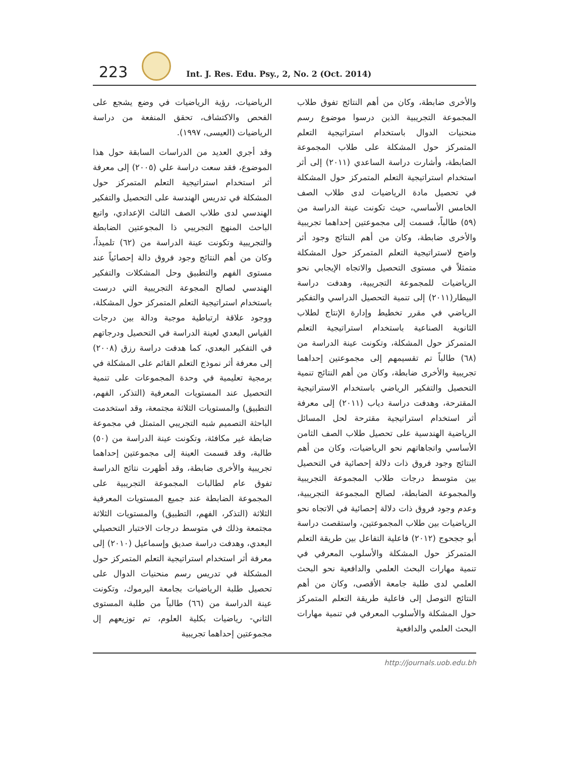223
Int. J. Res. Edu. Psy., 2, No. 2 (Oct. 2014)
الرياضيات، رؤية الرياضيات في وضع يشجع على الفحص والاكتشاف، تحقق المنفعة من دراسة الرياضيات (العيسى، ١٩٩٧).
وقد أجري العديد من الدراسات السابقة حول هذا الموضوع، فقد سعت دراسة علي (٢٠٠٥) إلى معرفة أثر استخدام استراتيجية التعلم المتمركز حول المشكلة في تدريس الهندسة على التحصيل والتفكير الهندسي لدى طلاب الصف الثالث الإعدادي، واتبع الباحث المنهج التجريبي ذا المجوعتين الضابطة والتجريبية وتكونت عينة الدراسة من (٦٢) تلميذاً، وكان من أهم النتائج وجود فروق دالة إحصائياً عند مستوى الفهم والتطبيق وحل المشكلات والتفكير الهندسي لصالح المجوعة التجريبية التي درست باستخدام استراتيجية التعلم المتمركز حول المشكلة، ووجود علاقة ارتباطية موجبة ودالة بين درجات القياس البعدي لعينة الدراسة في التحصيل ودرجاتهم في التفكير البعدي، كما هدفت دراسة رزق (٢٠٠٨) إلى معرفة أثر نموذج التعلم القائم على المشكلة في برمجية تعليمية في وحدة المجموعات على تنمية التحصيل عند المستويات المعرفية (التذكر، الفهم، التطبيق) والمستويات الثلاثة مجتمعة، وقد استخدمت الباحثة التصميم شبه التجريبي المتمثل في مجموعة ضابطة غير مكافئة، وتكونت عينة الدراسة من (٥٠) طالبة، وقد قسمت العينة إلى مجموعتين إحداهما تجريبية والأخرى ضابطة، وقد أظهرت نتائج الدراسة تفوق عام لطالبات المجموعة التجريبية على المجموعة الضابطة عند جميع المستويات المعرفية الثلاثة (التذكر، الفهم، التطبيق) والمستويات الثلاثة مجتمعة وذلك في متوسط درجات الاختبار التحصيلي البعدي، وهدفت دراسة صديق وإسماعيل (٢٠١٠) إلى معرفة أثر استخدام استراتيجية التعلم المتمركز حول المشكلة في تدريس رسم منحنيات الدوال على تحصيل طلبة الرياضيات بجامعة اليرموك، وتكونت عينة الدراسة من (٦٦) طالباً من طلبة المستوى الثاني- رياضيات بكلية العلوم، تم توزيعهم إل مجموعتين إحداهما تجريبية
والأخرى ضابطة، وكان من أهم النتائج تفوق طلاب المجموعة التجريبية الذين درسوا موضوع رسم منحنيات الدوال باستخدام استراتيجية التعلم المتمركز حول المشكلة على طلاب المجموعة الضابطة، وأشارت دراسة الساعدي (٢٠١١) إلى أثر استخدام استراتيجية التعلم المتمركز حول المشكلة في تحصيل مادة الرياضيات لدى طلاب الصف الخامس الأساسي، حيث تكونت عينة الدراسة من (٥٩) طالباً، قسمت إلى مجموعتين إحداهما تجريبية والأخرى ضابطة، وكان من أهم النتائج وجود أثر واضح لاستراتيجية التعلم المتمركز حول المشكلة متمثلاً في مستوى التحصيل والاتجاه الإيجابي نحو الرياضيات للمجموعة التجريبية، وهدفت دراسة البيطار(٢٠١١) إلى تنمية التحصيل الدراسي والتفكير الرياضي في مقرر تخطيط وإدارة الإنتاج لطلاب الثانوية الصناعية باستخدام استراتيجية التعلم المتمركز حول المشكلة، وتكونت عينة الدراسة من (٦٨) طالباً تم تقسيمهم إلى مجموعتين إحداهما تجريبية والأخرى ضابطة، وكان من أهم النتائج تنمية التحصيل والتفكير الرياضي باستخدام الاستراتيجية المقترحة، وهدفت دراسة دياب (٢٠١١) إلى معرفة أثر استخدام استراتيجية مقترحة لحل المسائل الرياضية الهندسية على تحصيل طلاب الصف الثامن الأساسي واتجاهاتهم نحو الرياضيات، وكان من أهم النتائج وجود فروق ذات دلالة إحصائية في التحصيل بين متوسط درجات طلاب المجموعة التجريبية والمجموعة الضابطة، لصالح المجموعة التجريبية، وعدم وجود فروق ذات دلالة إحصائية في الاتجاه نحو الرياضيات بين طلاب المجموعتين، واستقصت دراسة أبو ججحوج (٢٠١٢) فاعلية التفاعل بين طريقة التعلم المتمركز حول المشكلة والأسلوب المعرفي في تنمية مهارات البحث العلمي والدافعية نحو البحث العلمي لدى طلبة جامعة الأقصى، وكان من أهم النتائج التوصل إلى فاعلية طريقة التعلم المتمركز حول المشكلة والأسلوب المعرفي في تنمية مهارات البحث العلمي والدافعية
http://journals.uob.edu.bh